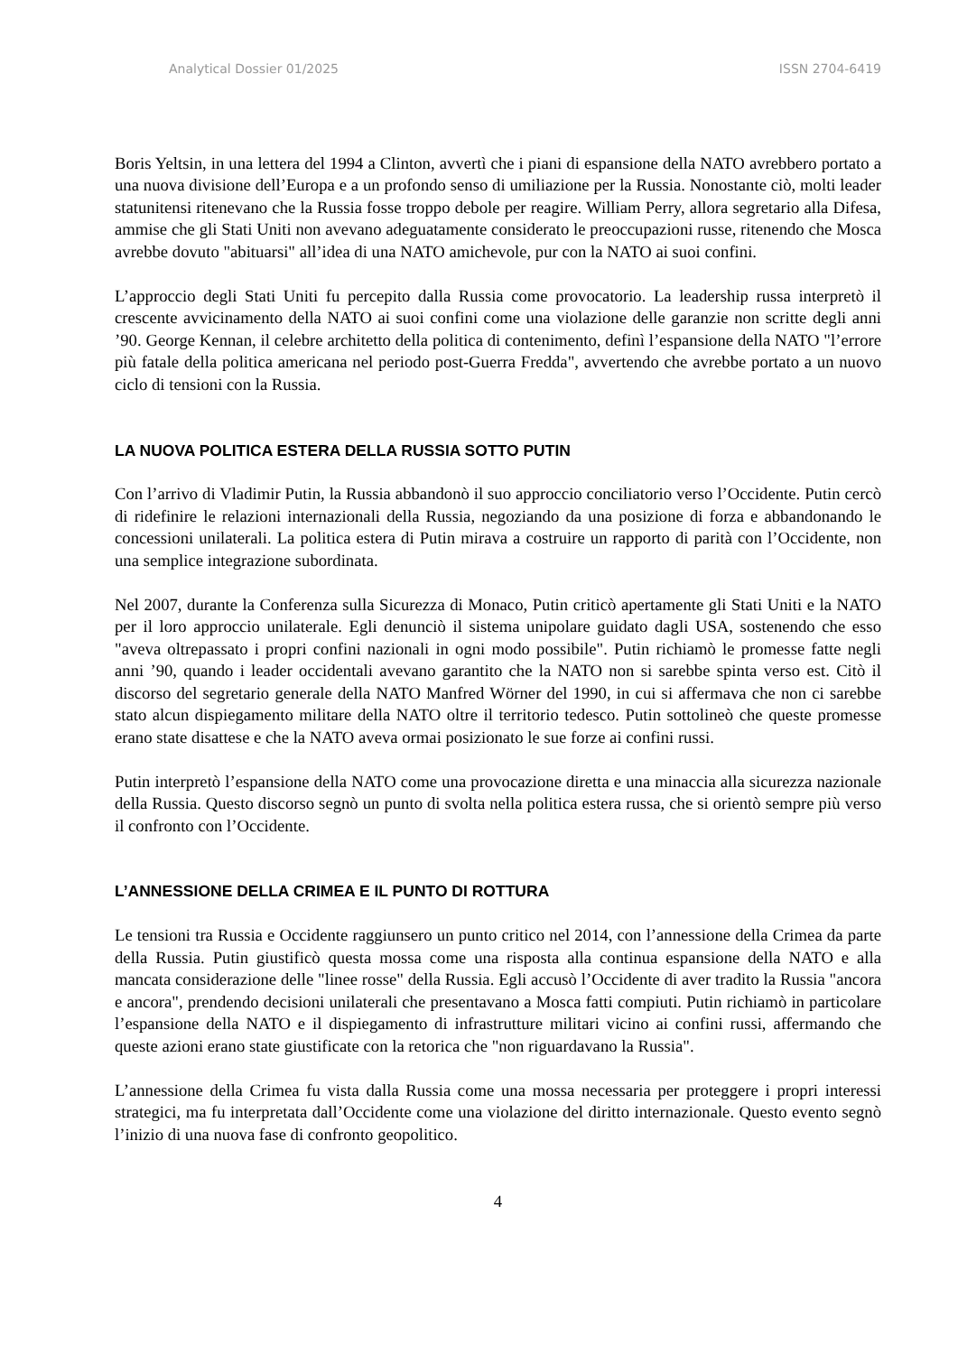Analytical Dossier 01/2025 ISSN 2704-6419
Boris Yeltsin, in una lettera del 1994 a Clinton, avvertì che i piani di espansione della NATO avrebbero portato a una nuova divisione dell’Europa e a un profondo senso di umiliazione per la Russia. Nonostante ciò, molti leader statunitensi ritenevano che la Russia fosse troppo debole per reagire. William Perry, allora segretario alla Difesa, ammise che gli Stati Uniti non avevano adeguatamente considerato le preoccupazioni russe, ritenendo che Mosca avrebbe dovuto "abituarsi" all’idea di una NATO amichevole, pur con la NATO ai suoi confini.
L’approccio degli Stati Uniti fu percepito dalla Russia come provocatorio. La leadership russa interpretò il crescente avvicinamento della NATO ai suoi confini come una violazione delle garanzie non scritte degli anni ’90. George Kennan, il celebre architetto della politica di contenimento, definì l’espansione della NATO "l’errore più fatale della politica americana nel periodo post-Guerra Fredda", avvertendo che avrebbe portato a un nuovo ciclo di tensioni con la Russia.
LA NUOVA POLITICA ESTERA DELLA RUSSIA SOTTO PUTIN
Con l’arrivo di Vladimir Putin, la Russia abbandonò il suo approccio conciliatorio verso l’Occidente. Putin cercò di ridefinire le relazioni internazionali della Russia, negoziando da una posizione di forza e abbandonando le concessioni unilaterali. La politica estera di Putin mirava a costruire un rapporto di parità con l’Occidente, non una semplice integrazione subordinata.
Nel 2007, durante la Conferenza sulla Sicurezza di Monaco, Putin criticò apertamente gli Stati Uniti e la NATO per il loro approccio unilaterale. Egli denunciò il sistema unipolare guidato dagli USA, sostenendo che esso "aveva oltrepassato i propri confini nazionali in ogni modo possibile". Putin richiamò le promesse fatte negli anni ’90, quando i leader occidentali avevano garantito che la NATO non si sarebbe spinta verso est. Citò il discorso del segretario generale della NATO Manfred Wörner del 1990, in cui si affermava che non ci sarebbe stato alcun dispiegamento militare della NATO oltre il territorio tedesco. Putin sottolineò che queste promesse erano state disattese e che la NATO aveva ormai posizionato le sue forze ai confini russi.
Putin interpretò l’espansione della NATO come una provocazione diretta e una minaccia alla sicurezza nazionale della Russia. Questo discorso segnò un punto di svolta nella politica estera russa, che si orientò sempre più verso il confronto con l’Occidente.
L’ANNESSIONE DELLA CRIMEA E IL PUNTO DI ROTTURA
Le tensioni tra Russia e Occidente raggiunsero un punto critico nel 2014, con l’annessione della Crimea da parte della Russia. Putin giustificò questa mossa come una risposta alla continua espansione della NATO e alla mancata considerazione delle "linee rosse" della Russia. Egli accusò l’Occidente di aver tradito la Russia "ancora e ancora", prendendo decisioni unilaterali che presentavano a Mosca fatti compiuti. Putin richiamò in particolare l’espansione della NATO e il dispiegamento di infrastrutture militari vicino ai confini russi, affermando che queste azioni erano state giustificate con la retorica che "non riguardavano la Russia".
L’annessione della Crimea fu vista dalla Russia come una mossa necessaria per proteggere i propri interessi strategici, ma fu interpretata dall’Occidente come una violazione del diritto internazionale. Questo evento segnò l’inizio di una nuova fase di confronto geopolitico.
4